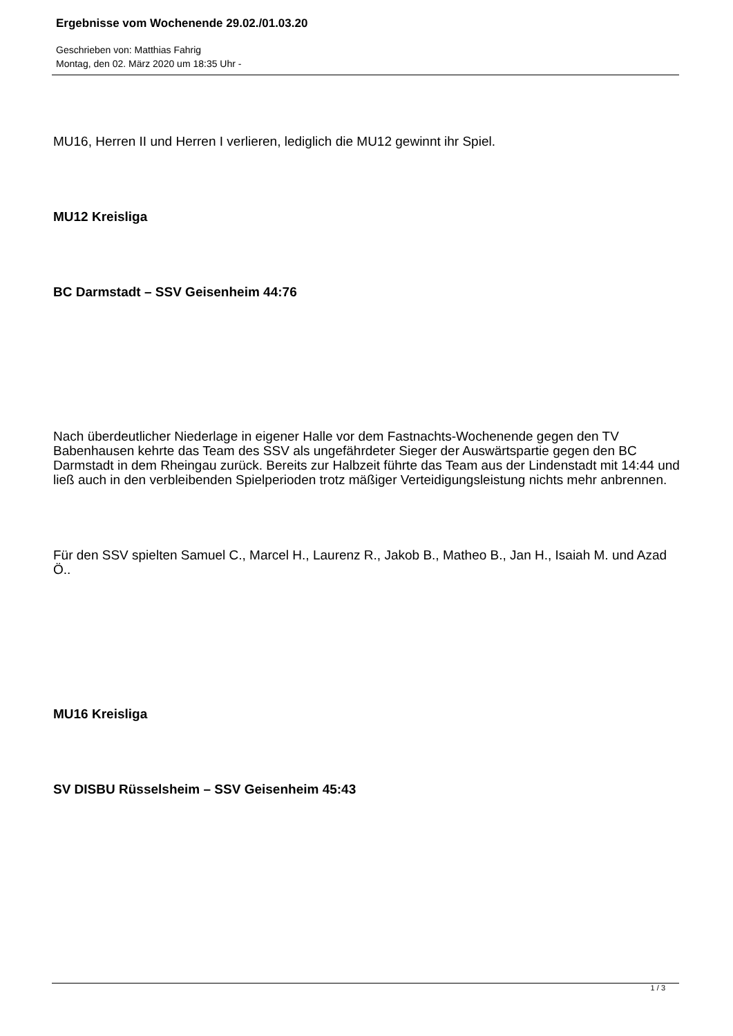Ergebnisse vom Wochenende 29.02./01.03.20
Geschrieben von: Matthias Fahrig
Montag, den 02. März 2020 um 18:35 Uhr -
MU16, Herren II und Herren I verlieren, lediglich die MU12 gewinnt ihr Spiel.
MU12 Kreisliga
BC Darmstadt – SSV Geisenheim 44:76
Nach überdeutlicher Niederlage in eigener Halle vor dem Fastnachts-Wochenende gegen den TV Babenhausen kehrte das Team des SSV als ungefährdeter Sieger der Auswärtspartie gegen den BC Darmstadt in dem Rheingau zurück. Bereits zur Halbzeit führte das Team aus der Lindenstadt mit 14:44 und ließ auch in den verbleibenden Spielperioden trotz mäßiger Verteidigungsleistung nichts mehr anbrennen.
Für den SSV spielten Samuel C., Marcel H., Laurenz R., Jakob B., Matheo B., Jan H., Isaiah M. und Azad Ö..
MU16 Kreisliga
SV DISBU Rüsselsheim – SSV Geisenheim 45:43
1 / 3